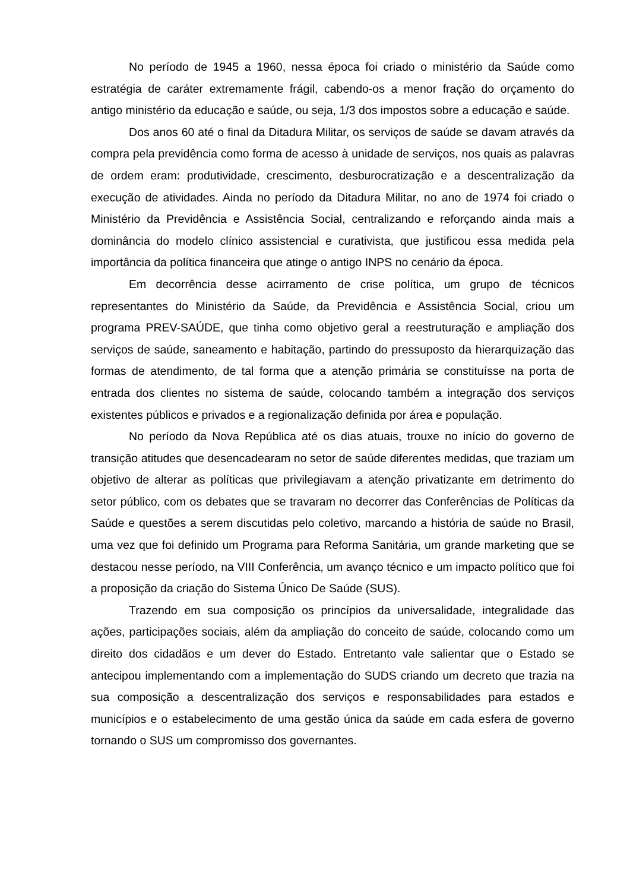No período de 1945 a 1960, nessa época foi criado o ministério da Saúde como estratégia de caráter extremamente frágil, cabendo-os a menor fração do orçamento do antigo ministério da educação e saúde, ou seja, 1/3 dos impostos sobre a educação e saúde.
Dos anos 60 até o final da Ditadura Militar, os serviços de saúde se davam através da compra pela previdência como forma de acesso à unidade de serviços, nos quais as palavras de ordem eram: produtividade, crescimento, desburocratização e a descentralização da execução de atividades. Ainda no período da Ditadura Militar, no ano de 1974 foi criado o Ministério da Previdência e Assistência Social, centralizando e reforçando ainda mais a dominância do modelo clínico assistencial e curativista, que justificou essa medida pela importância da política financeira que atinge o antigo INPS no cenário da época.
Em decorrência desse acirramento de crise política, um grupo de técnicos representantes do Ministério da Saúde, da Previdência e Assistência Social, criou um programa PREV-SAÚDE, que tinha como objetivo geral a reestruturação e ampliação dos serviços de saúde, saneamento e habitação, partindo do pressuposto da hierarquização das formas de atendimento, de tal forma que a atenção primária se constituísse na porta de entrada dos clientes no sistema de saúde, colocando também a integração dos serviços existentes públicos e privados e a regionalização definida por área e população.
No período da Nova República até os dias atuais, trouxe no início do governo de transição atitudes que desencadearam no setor de saúde diferentes medidas, que traziam um objetivo de alterar as políticas que privilegiavam a atenção privatizante em detrimento do setor público, com os debates que se travaram no decorrer das Conferências de Políticas da Saúde e questões a serem discutidas pelo coletivo, marcando a história de saúde no Brasil, uma vez que foi definido um Programa para Reforma Sanitária, um grande marketing que se destacou nesse período, na VIII Conferência, um avanço técnico e um impacto político que foi a proposição da criação do Sistema Único De Saúde (SUS).
Trazendo em sua composição os princípios da universalidade, integralidade das ações, participações sociais, além da ampliação do conceito de saúde, colocando como um direito dos cidadãos e um dever do Estado. Entretanto vale salientar que o Estado se antecipou implementando com a implementação do SUDS criando um decreto que trazia na sua composição a descentralização dos serviços e responsabilidades para estados e municípios e o estabelecimento de uma gestão única da saúde em cada esfera de governo tornando o SUS um compromisso dos governantes.